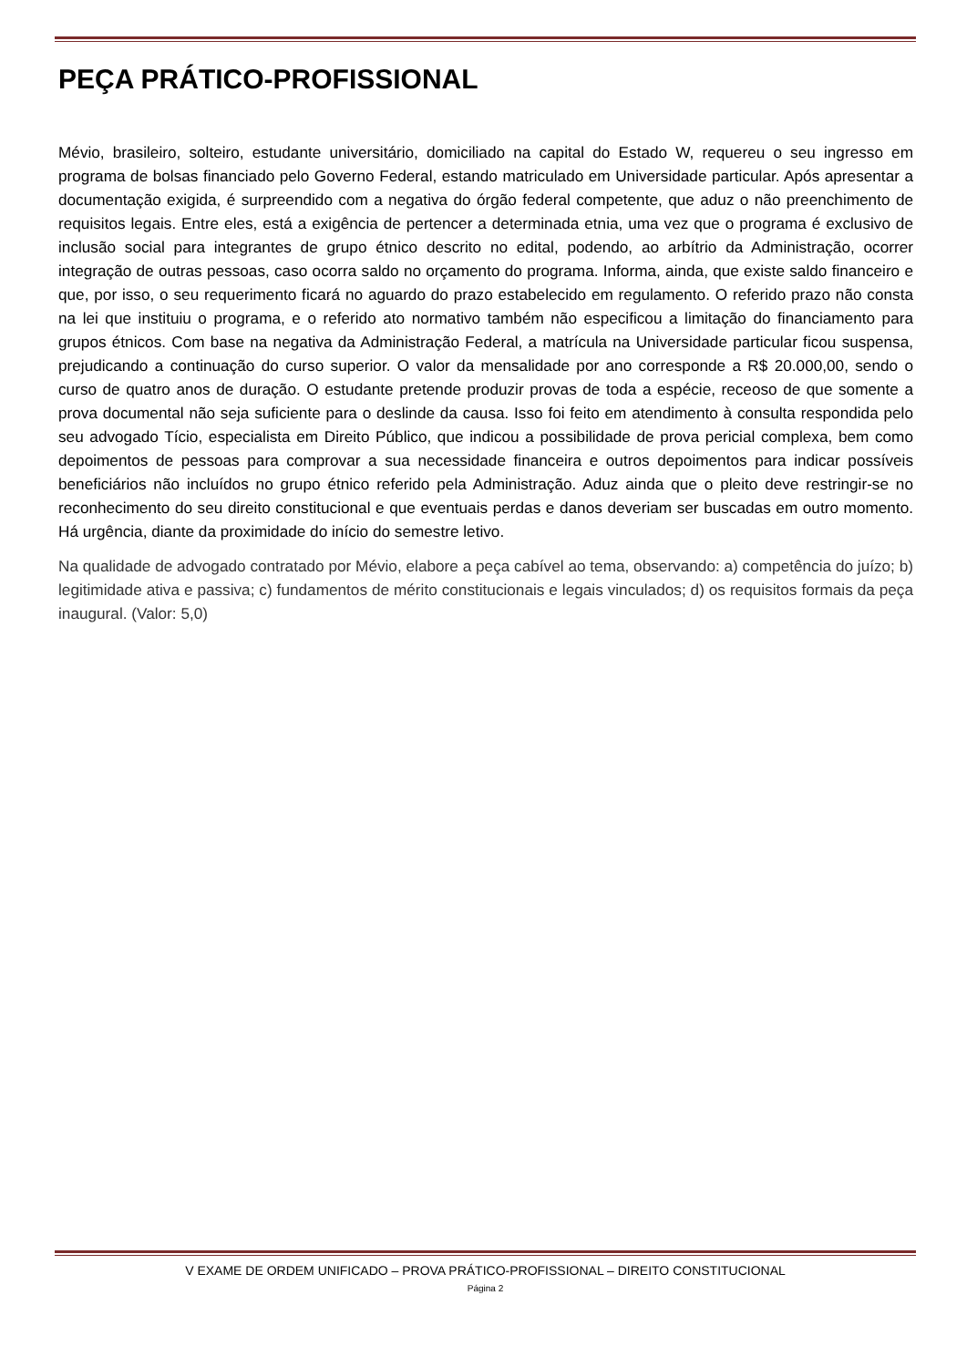PEÇA PRÁTICO-PROFISSIONAL
Mévio, brasileiro, solteiro, estudante universitário, domiciliado na capital do Estado W, requereu o seu ingresso em programa de bolsas financiado pelo Governo Federal, estando matriculado em Universidade particular. Após apresentar a documentação exigida, é surpreendido com a negativa do órgão federal competente, que aduz o não preenchimento de requisitos legais. Entre eles, está a exigência de pertencer a determinada etnia, uma vez que o programa é exclusivo de inclusão social para integrantes de grupo étnico descrito no edital, podendo, ao arbítrio da Administração, ocorrer integração de outras pessoas, caso ocorra saldo no orçamento do programa. Informa, ainda, que existe saldo financeiro e que, por isso, o seu requerimento ficará no aguardo do prazo estabelecido em regulamento. O referido prazo não consta na lei que instituiu o programa, e o referido ato normativo também não especificou a limitação do financiamento para grupos étnicos. Com base na negativa da Administração Federal, a matrícula na Universidade particular ficou suspensa, prejudicando a continuação do curso superior. O valor da mensalidade por ano corresponde a R$ 20.000,00, sendo o curso de quatro anos de duração. O estudante pretende produzir provas de toda a espécie, receoso de que somente a prova documental não seja suficiente para o deslinde da causa. Isso foi feito em atendimento à consulta respondida pelo seu advogado Tício, especialista em Direito Público, que indicou a possibilidade de prova pericial complexa, bem como depoimentos de pessoas para comprovar a sua necessidade financeira e outros depoimentos para indicar possíveis beneficiários não incluídos no grupo étnico referido pela Administração. Aduz ainda que o pleito deve restringir-se no reconhecimento do seu direito constitucional e que eventuais perdas e danos deveriam ser buscadas em outro momento. Há urgência, diante da proximidade do início do semestre letivo.
Na qualidade de advogado contratado por Mévio, elabore a peça cabível ao tema, observando: a) competência do juízo; b) legitimidade ativa e passiva; c) fundamentos de mérito constitucionais e legais vinculados; d) os requisitos formais da peça inaugural. (Valor: 5,0)
V EXAME DE ORDEM UNIFICADO – PROVA PRÁTICO-PROFISSIONAL – DIREITO CONSTITUCIONAL
Página 2